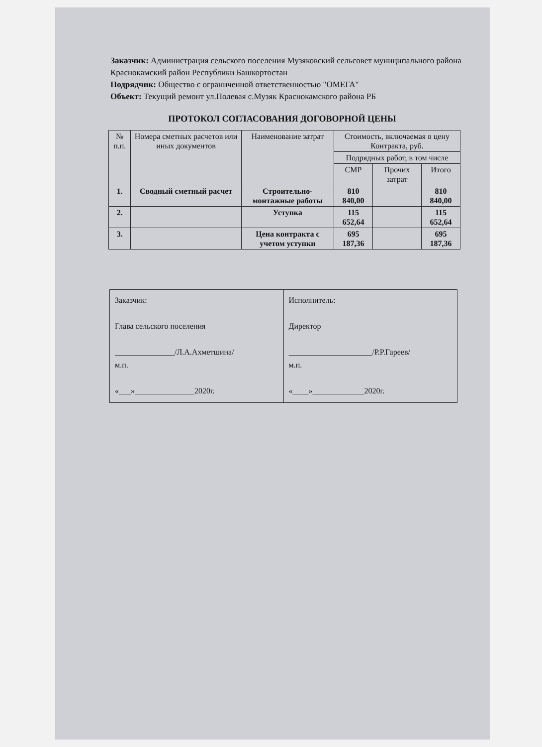Заказчик: Администрация сельского поселения Музяковский сельсовет муниципального района Краснокамский район Республики Башкортостан
Подрядчик: Общество с ограниченной ответственностью "ОМЕГА"
Объект: Текущий ремонт ул.Полевая с.Музяк Краснокамского района РБ
ПРОТОКОЛ СОГЛАСОВАНИЯ ДОГОВОРНОЙ ЦЕНЫ
| № п.п. | Номера сметных расчетов или иных документов | Наименование затрат | Стоимость, включаемая в цену Контракта, руб. | | |
| --- | --- | --- | --- | --- | --- |
| | | | Подрядных работ, в том числе | | |
| | | | СМР | Прочих затрат | Итого |
| 1. | Сводный сметный расчет | Строительно-монтажные работы | 810 840,00 | | 810 840,00 |
| 2. | | Уступка | 115 652,64 | | 115 652,64 |
| 3. | | Цена контракта с учетом уступки | 695 187,36 | | 695 187,36 |
| Заказчик: Глава сельского поселения _______________/Л.А.Ахметшина/ м.п. «___»_______________2020г. | Исполнитель: Директор _____________________/Р.Р.Гареев/ м.п. «____»_____________2020г. |